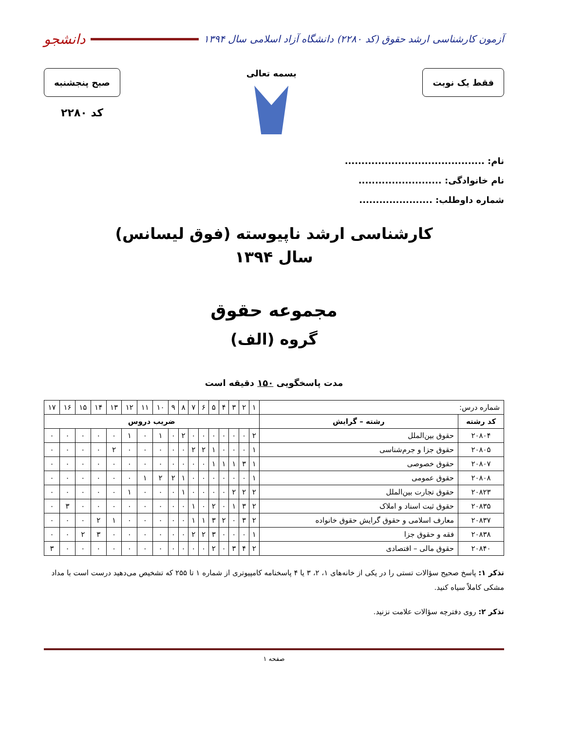آزمون کارشناسی ارشد حقوق (کد ۲۲۸۰) دانشگاه آزاد اسلامی سال ۱۳۹۴
دانشجو
فقط یک نوبت
بسمه تعالی
صبح پنجشنبه
کد ۲۲۸۰
نام: ..........................................
نام خانوادگی: .........................
شماره داوطلب: ......................
کارشناسی ارشد ناپیوسته (فوق لیسانس)
سال ۱۳۹۴
مجموعه حقوق
گروه (الف)
مدت پاسخگویی ۱۵۰ دقیقه است
| شماره درس: | | ۱ | ۲ | ۳ | ۴ | ۵ | ۶ | ۷ | ۸ | ۹ | ۱۰ | ۱۱ | ۱۲ | ۱۳ | ۱۴ | ۱۵ | ۱۶ | ۱۷ |
| کد رشته | رشته – گرایش | ضریب دروس | | | | | | | | | | | | | | | | |
| ۲۰۸۰۴ | حقوق بین‌الملل | ۲ | ۰ | ۰ | ۰ | ۰ | ۰ | ۰ | ۲ | ۰ | ۱ | ۰ | ۱ | ۰ | ۰ | ۰ | ۰ | ۰ |
| ۲۰۸۰۵ | حقوق جزا و جرم‌شناسی | ۱ | ۰ | ۰ | ۰ | ۱ | ۲ | ۲ | ۰ | ۰ | ۰ | ۰ | ۰ | ۲ | ۰ | ۰ | ۰ | ۰ |
| ۲۰۸۰۷ | حقوق خصوصی | ۱ | ۳ | ۱ | ۱ | ۱ | ۰ | ۰ | ۰ | ۰ | ۰ | ۰ | ۰ | ۰ | ۰ | ۰ | ۰ | ۰ |
| ۲۰۸۰۸ | حقوق عمومی | ۱ | ۰ | ۰ | ۰ | ۰ | ۰ | ۰ | ۱ | ۲ | ۲ | ۱ | ۰ | ۰ | ۰ | ۰ | ۰ | ۰ |
| ۲۰۸۲۳ | حقوق تجارت بین‌الملل | ۲ | ۲ | ۲ | ۰ | ۰ | ۰ | ۰ | ۱ | ۰ | ۰ | ۰ | ۱ | ۰ | ۰ | ۰ | ۰ | ۰ |
| ۲۰۸۳۵ | حقوق ثبت اسناد و املاک | ۲ | ۳ | ۱ | ۰ | ۲ | ۰ | ۱ | ۰ | ۰ | ۰ | ۰ | ۰ | ۰ | ۰ | ۰ | ۳ | ۰ |
| ۲۰۸۳۷ | معارف اسلامی و حقوق گرایش حقوق خانواده | ۲ | ۳ | ۰ | ۲ | ۳ | ۱ | ۱ | ۰ | ۰ | ۰ | ۰ | ۰ | ۱ | ۲ | ۰ | ۰ | ۰ |
| ۲۰۸۳۸ | فقه و حقوق جزا | ۱ | ۰ | ۰ | ۰ | ۳ | ۲ | ۲ | ۰ | ۰ | ۰ | ۰ | ۰ | ۰ | ۳ | ۲ | ۰ | ۰ |
| ۲۰۸۴۰ | حقوق مالی – اقتصادی | ۲ | ۴ | ۳ | ۰ | ۲ | ۰ | ۰ | ۰ | ۰ | ۰ | ۰ | ۰ | ۰ | ۰ | ۰ | ۰ | ۳ |
تذکر ۱: پاسخ صحیح سؤالات تستی را در یکی از خانه‌های ۱، ۲، ۳ یا ۴ پاسخنامه کامپیوتری از شماره ۱ تا ۲۵۵ که تشخیص می‌دهید درست است با مداد مشکی کاملاً سیاه کنید.
تذکر ۲: روی دفترچه سؤالات علامت نزنید.
صفحه ۱